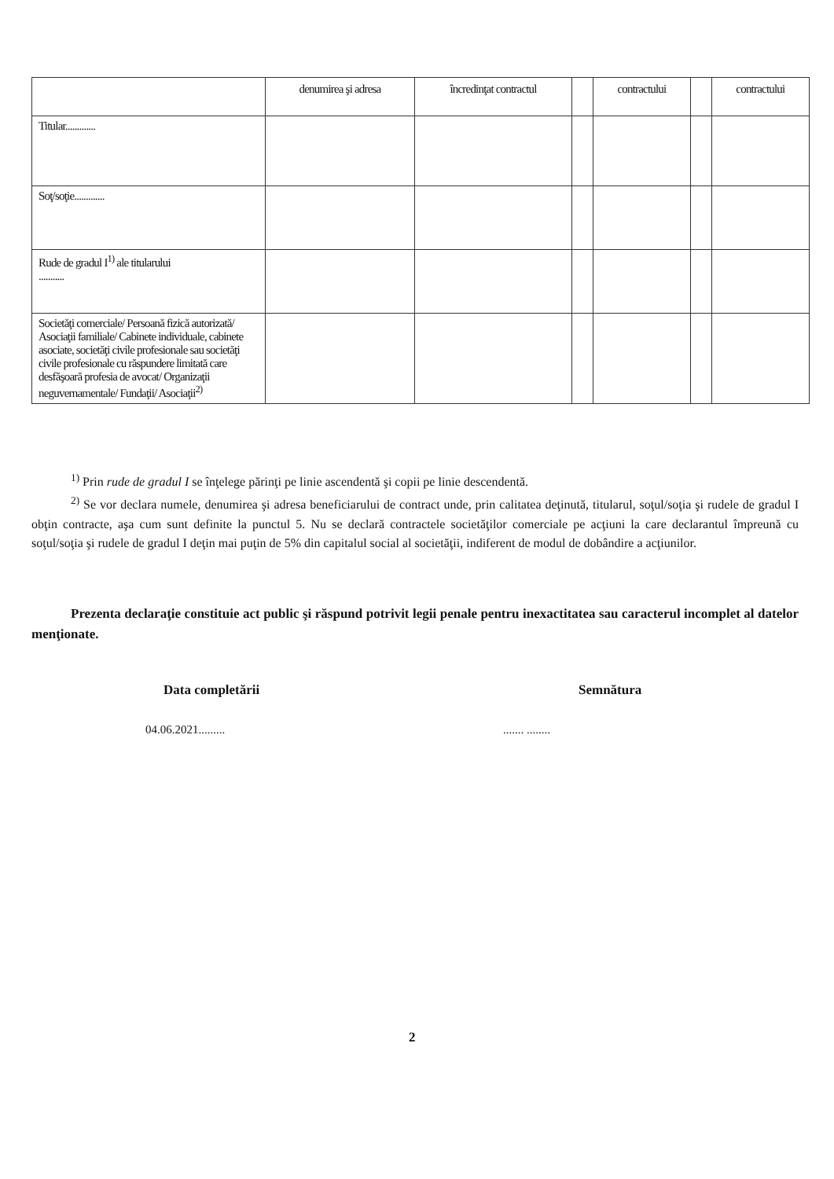| | denumirea şi adresa | încredinţat contractul | | contractului | | contractului |
| Titular............. | | | | | | |
| Soţ/soţie............. | | | | | | |
| Rude de gradul I<sup>1)</sup> ale titularului ........... | | | | | | |
| Societăţi comerciale/ Persoană fizică autorizată/ Asociaţii familiale/ Cabinete individuale, cabinete asociate, societăţi civile profesionale sau societăţi civile profesionale cu răspundere limitată care desfăşoară profesia de avocat/ Organizaţii neguvernamentale/ Fundaţii/ Asociaţii<sup>2)</sup> | | | | | | |
<sup>1)</sup> Prin rude de gradul I se înţelege părinţi pe linie ascendentă şi copii pe linie descendentă.
<sup>2)</sup> Se vor declara numele, denumirea şi adresa beneficiarului de contract unde, prin calitatea deţinută, titularul, soţul/soţia şi rudele de gradul I obţin contracte, aşa cum sunt definite la punctul 5. Nu se declară contractele societăţilor comerciale pe acţiuni la care declarantul împreună cu soţul/soţia şi rudele de gradul I deţin mai puţin de 5% din capitalul social al societăţii, indiferent de modul de dobândire a acţiunilor.
Prezenta declaraţie constituie act public şi răspund potrivit legii penale pentru inexactitatea sau caracterul incomplet al datelor menţionate.
Data completării Semnătura
04.06.2021......... ....... ........
2